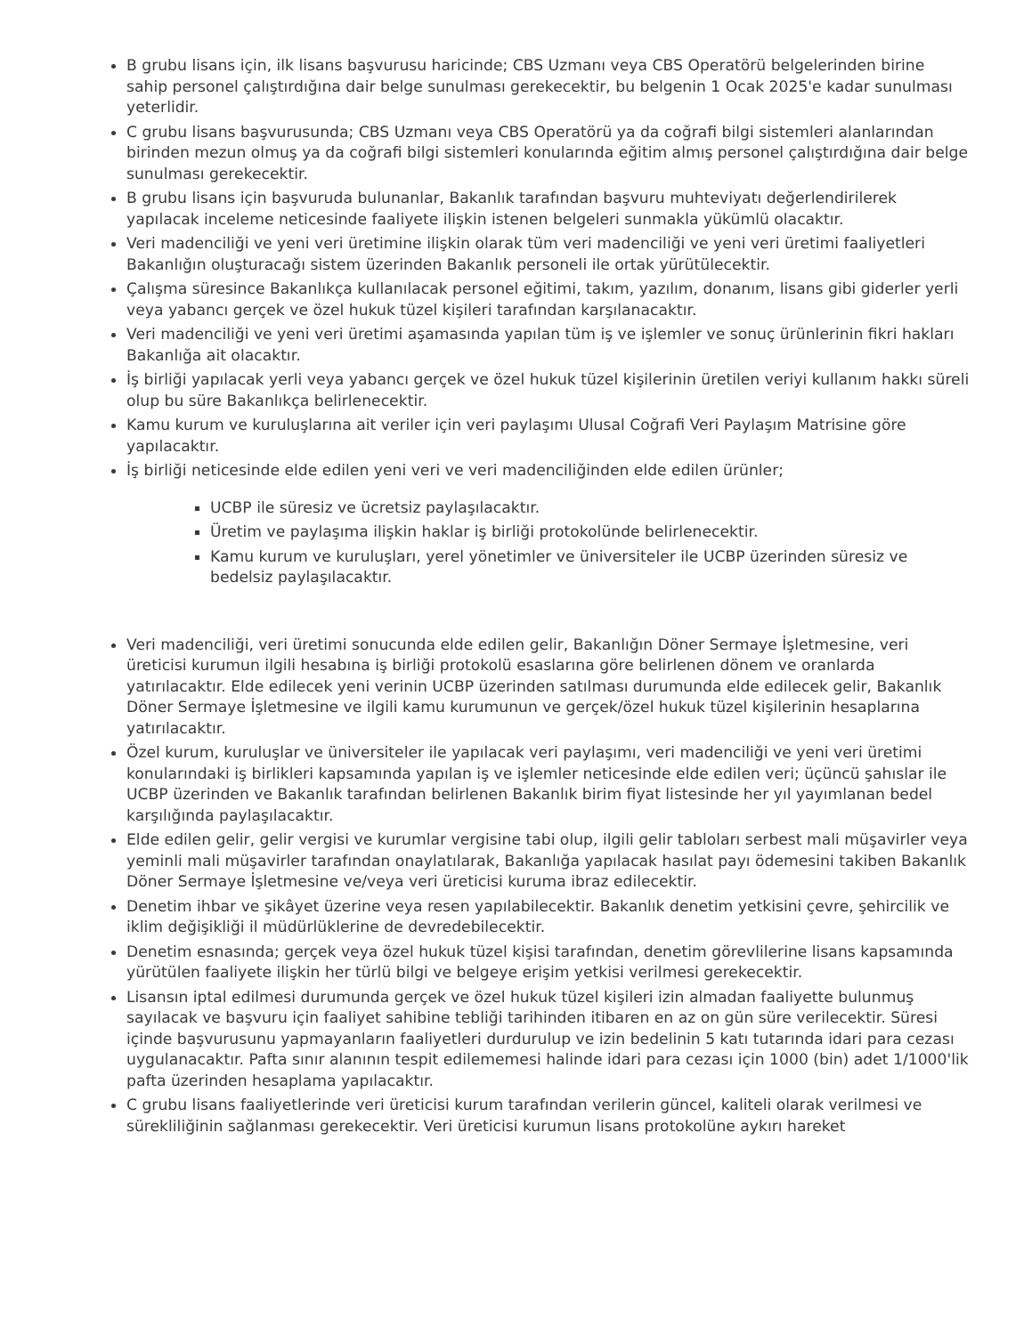B grubu lisans için, ilk lisans başvurusu haricinde; CBS Uzmanı veya CBS Operatörü belgelerinden birine sahip personel çalıştırdığına dair belge sunulması gerekecektir, bu belgenin 1 Ocak 2025'e kadar sunulması yeterlidir.
C grubu lisans başvurusunda; CBS Uzmanı veya CBS Operatörü ya da coğrafi bilgi sistemleri alanlarından birinden mezun olmuş ya da coğrafi bilgi sistemleri konularında eğitim almış personel çalıştırdığına dair belge sunulması gerekecektir.
B grubu lisans için başvuruda bulunanlar, Bakanlık tarafından başvuru muhteviyatı değerlendirilerek yapılacak inceleme neticesinde faaliyete ilişkin istenen belgeleri sunmakla yükümlü olacaktır.
Veri madenciliği ve yeni veri üretimine ilişkin olarak tüm veri madenciliği ve yeni veri üretimi faaliyetleri Bakanlığın oluşturacağı sistem üzerinden Bakanlık personeli ile ortak yürütülecektir.
Çalışma süresince Bakanlıkça kullanılacak personel eğitimi, takım, yazılım, donanım, lisans gibi giderler yerli veya yabancı gerçek ve özel hukuk tüzel kişileri tarafından karşılanacaktır.
Veri madenciliği ve yeni veri üretimi aşamasında yapılan tüm iş ve işlemler ve sonuç ürünlerinin fikri hakları Bakanlığa ait olacaktır.
İş birliği yapılacak yerli veya yabancı gerçek ve özel hukuk tüzel kişilerinin üretilen veriyi kullanım hakkı süreli olup bu süre Bakanlıkça belirlenecektir.
Kamu kurum ve kuruluşlarına ait veriler için veri paylaşımı Ulusal Coğrafi Veri Paylaşım Matrisine göre yapılacaktır.
İş birliği neticesinde elde edilen yeni veri ve veri madenciliğinden elde edilen ürünler;
UCBP ile süresiz ve ücretsiz paylaşılacaktır.
Üretim ve paylaşıma ilişkin haklar iş birliği protokolünde belirlenecektir.
Kamu kurum ve kuruluşları, yerel yönetimler ve üniversiteler ile UCBP üzerinden süresiz ve bedelsiz paylaşılacaktır.
Veri madenciliği, veri üretimi sonucunda elde edilen gelir, Bakanlığın Döner Sermaye İşletmesine, veri üreticisi kurumun ilgili hesabına iş birliği protokolü esaslarına göre belirlenen dönem ve oranlarda yatırılacaktır. Elde edilecek yeni verinin UCBP üzerinden satılması durumunda elde edilecek gelir, Bakanlık Döner Sermaye İşletmesine ve ilgili kamu kurumunun ve gerçek/özel hukuk tüzel kişilerinin hesaplarına yatırılacaktır.
Özel kurum, kuruluşlar ve üniversiteler ile yapılacak veri paylaşımı, veri madenciliği ve yeni veri üretimi konularındaki iş birlikleri kapsamında yapılan iş ve işlemler neticesinde elde edilen veri; üçüncü şahıslar ile UCBP üzerinden ve Bakanlık tarafından belirlenen Bakanlık birim fiyat listesinde her yıl yayımlanan bedel karşılığında paylaşılacaktır.
Elde edilen gelir, gelir vergisi ve kurumlar vergisine tabi olup, ilgili gelir tabloları serbest mali müşavirler veya yeminli mali müşavirler tarafından onaylatılarak, Bakanlığa yapılacak hasılat payı ödemesini takiben Bakanlık Döner Sermaye İşletmesine ve/veya veri üreticisi kuruma ibraz edilecektir.
Denetim ihbar ve şikâyet üzerine veya resen yapılabilecektir. Bakanlık denetim yetkisini çevre, şehircilik ve iklim değişikliği il müdürlüklerine de devredebilecektir.
Denetim esnasında; gerçek veya özel hukuk tüzel kişisi tarafından, denetim görevlilerine lisans kapsamında yürütülen faaliyete ilişkin her türlü bilgi ve belgeye erişim yetkisi verilmesi gerekecektir.
Lisansın iptal edilmesi durumunda gerçek ve özel hukuk tüzel kişileri izin almadan faaliyette bulunmuş sayılacak ve başvuru için faaliyet sahibine tebliği tarihinden itibaren en az on gün süre verilecektir. Süresi içinde başvurusunu yapmayanların faaliyetleri durdurulup ve izin bedelinin 5 katı tutarında idari para cezası uygulanacaktır. Pafta sınır alanının tespit edilememesi halinde idari para cezası için 1000 (bin) adet 1/1000'lik pafta üzerinden hesaplama yapılacaktır.
C grubu lisans faaliyetlerinde veri üreticisi kurum tarafından verilerin güncel, kaliteli olarak verilmesi ve sürekliliğinin sağlanması gerekecektir. Veri üreticisi kurumun lisans protokolüne aykırı hareket